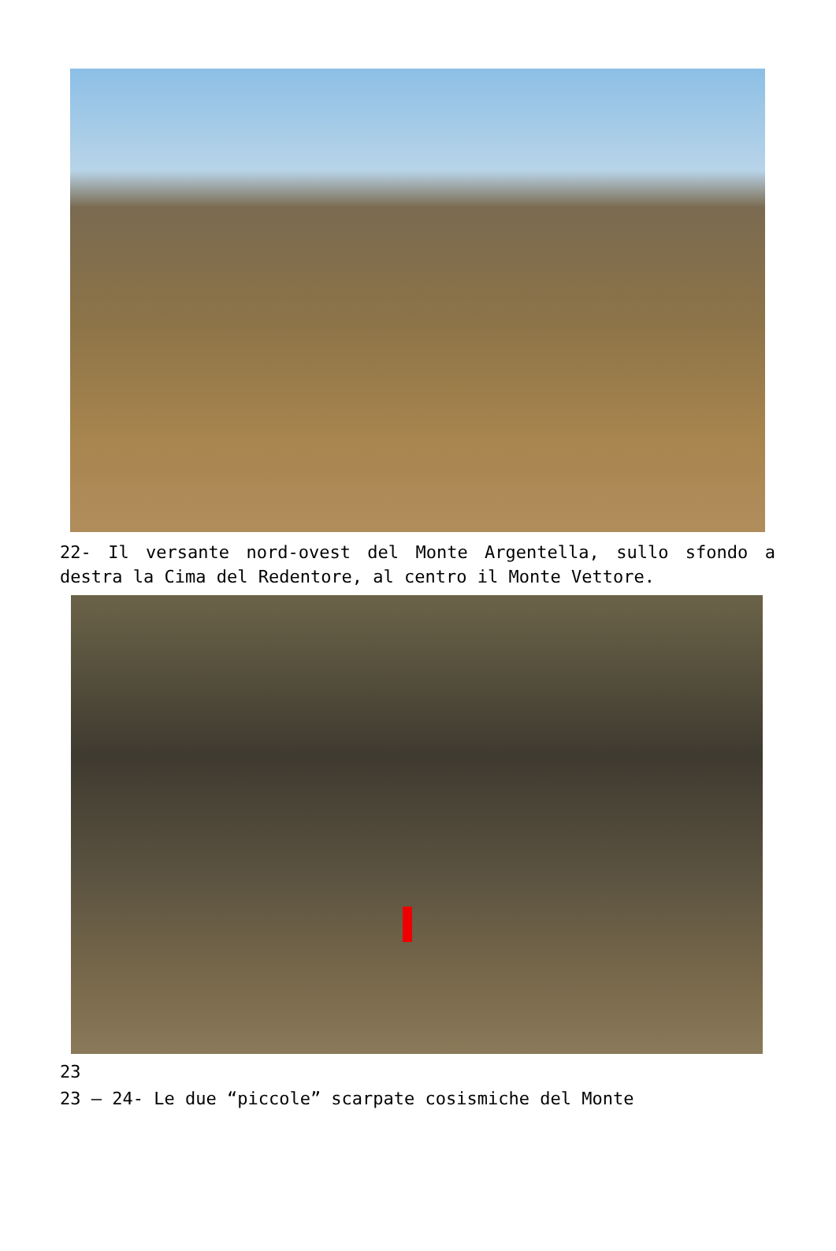22- Il versante nord-ovest del Monte Argentella, sullo sfondo a destra la Cima del Redentore, al centro il Monte Vettore.
23
23 – 24- Le due “piccole” scarpate cosismiche del Monte